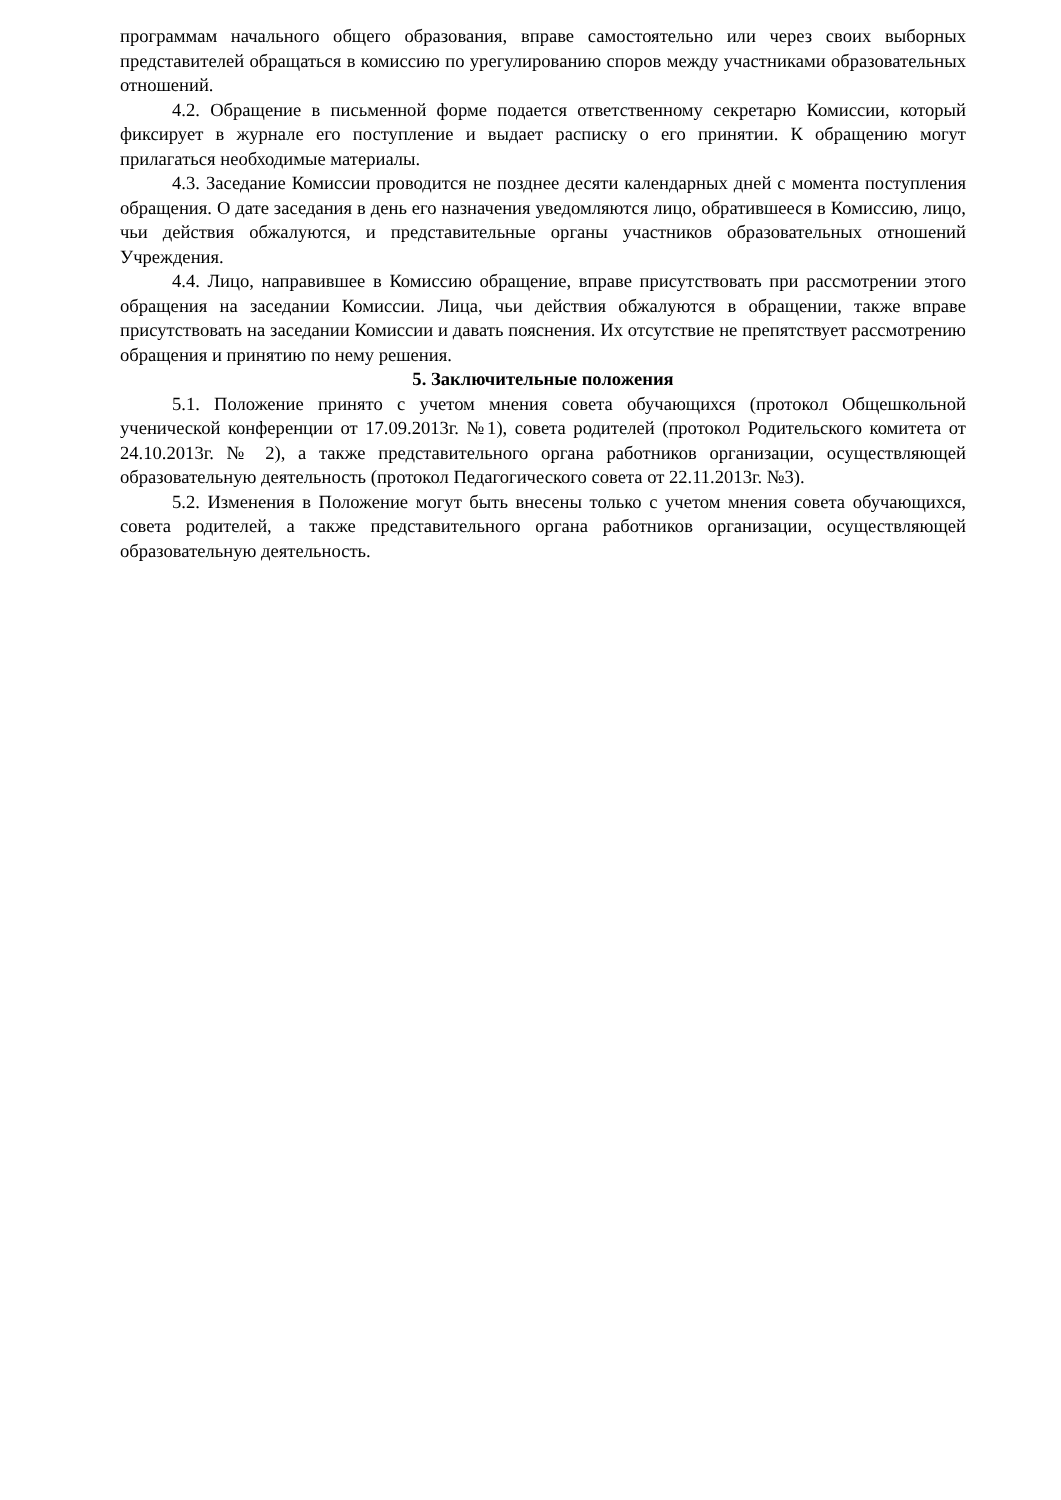программам начального общего образования, вправе самостоятельно или через своих выборных представителей обращаться в комиссию по урегулированию споров между участниками образовательных отношений.
4.2. Обращение в письменной форме подается ответственному секретарю Комиссии, который фиксирует в журнале его поступление и выдает расписку о его принятии. К обращению могут прилагаться необходимые материалы.
4.3. Заседание Комиссии проводится не позднее десяти календарных дней с момента поступления обращения. О дате заседания в день его назначения уведомляются лицо, обратившееся в Комиссию, лицо, чьи действия обжалуются, и представительные органы участников образовательных отношений Учреждения.
4.4. Лицо, направившее в Комиссию обращение, вправе присутствовать при рассмотрении этого обращения на заседании Комиссии. Лица, чьи действия обжалуются в обращении, также вправе присутствовать на заседании Комиссии и давать пояснения. Их отсутствие не препятствует рассмотрению обращения и принятию по нему решения.
5. Заключительные положения
5.1. Положение принято с учетом мнения совета обучающихся (протокол Общешкольной ученической конференции от 17.09.2013г. №1), совета родителей (протокол Родительского комитета от 24.10.2013г. № 2), а также представительного органа работников организации, осуществляющей образовательную деятельность (протокол Педагогического совета от 22.11.2013г. №3).
5.2. Изменения в Положение могут быть внесены только с учетом мнения совета обучающихся, совета родителей, а также представительного органа работников организации, осуществляющей образовательную деятельность.